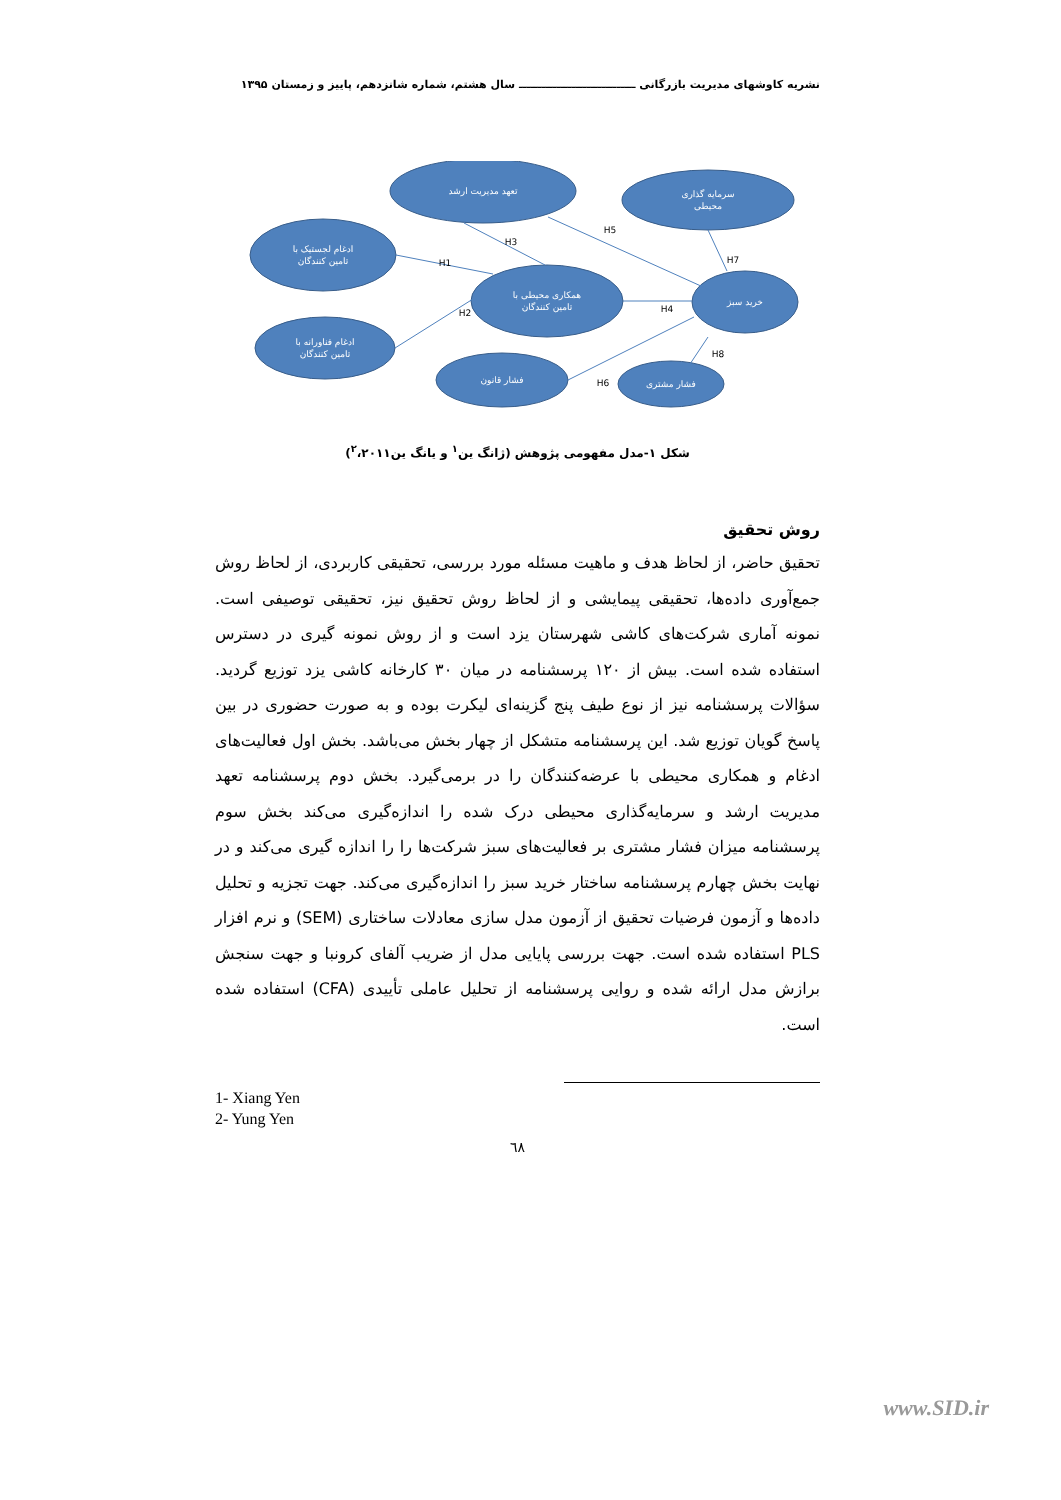نشریه کاوشهای مدیریت بازرگانی ـــــــــــــــــــــــــــــــ سال هشتم، شماره شانزدهم، پاییز و زمستان ۱۳۹۵
تعهد مدیریت ارشد
سرمایه گذاری
محیطی
ادغام لجستیک با
تامین کنندگان
همکاری محیطی با
تامین کنندگان
خرید سبز
ادغام فناورانه با
تامین کنندگان
فشار قانون
فشار مشتری
H1
H2
H3
H5
H7
H4
H8
H6
شکل ۱-مدل مفهومی پژوهش (ژانگ ین<sup>۱</sup> و یانگ ین<sup>۲</sup>،۲۰۱۱)
روش تحقیق
تحقیق حاضر، از لحاظ هدف و ماهیت مسئله مورد بررسی، تحقیقی کاربردی، از لحاظ روش جمع‌آوری داده‌ها، تحقیقی پیمایشی و از لحاظ روش تحقیق نیز، تحقیقی توصیفی است. نمونه آماری شرکت‌های کاشی شهرستان یزد است و از روش نمونه گیری در دسترس استفاده شده است. بیش از ۱۲۰ پرسشنامه در میان ۳۰ کارخانه کاشی یزد توزیع گردید. سؤالات پرسشنامه نیز از نوع طیف پنج گزینه‌ای لیکرت بوده و به صورت حضوری در بین پاسخ گویان توزیع شد. این پرسشنامه متشکل از چهار بخش می‌باشد. بخش اول فعالیت‌های ادغام و همکاری محیطی با عرضه‌کنندگان را در برمی‌گیرد. بخش دوم پرسشنامه تعهد مدیریت ارشد و سرمایه‌گذاری محیطی درک شده را اندازه‌گیری می‌کند بخش سوم پرسشنامه میزان فشار مشتری بر فعالیت‌های سبز شرکت‌ها را را اندازه گیری می‌کند و در نهایت بخش چهارم پرسشنامه ساختار خرید سبز را اندازه‌گیری می‌کند. جهت تجزیه و تحلیل داده‌ها و آزمون فرضیات تحقیق از آزمون مدل سازی معادلات ساختاری (SEM) و نرم افزار PLS استفاده شده است. جهت بررسی پایایی مدل از ضریب آلفای کرونبا و جهت سنجش برازش مدل ارائه شده و روایی پرسشنامه از تحلیل عاملی تأییدی (CFA) استفاده شده است.
1- Xiang Yen
2- Yung Yen
٦٨
www.SID.ir